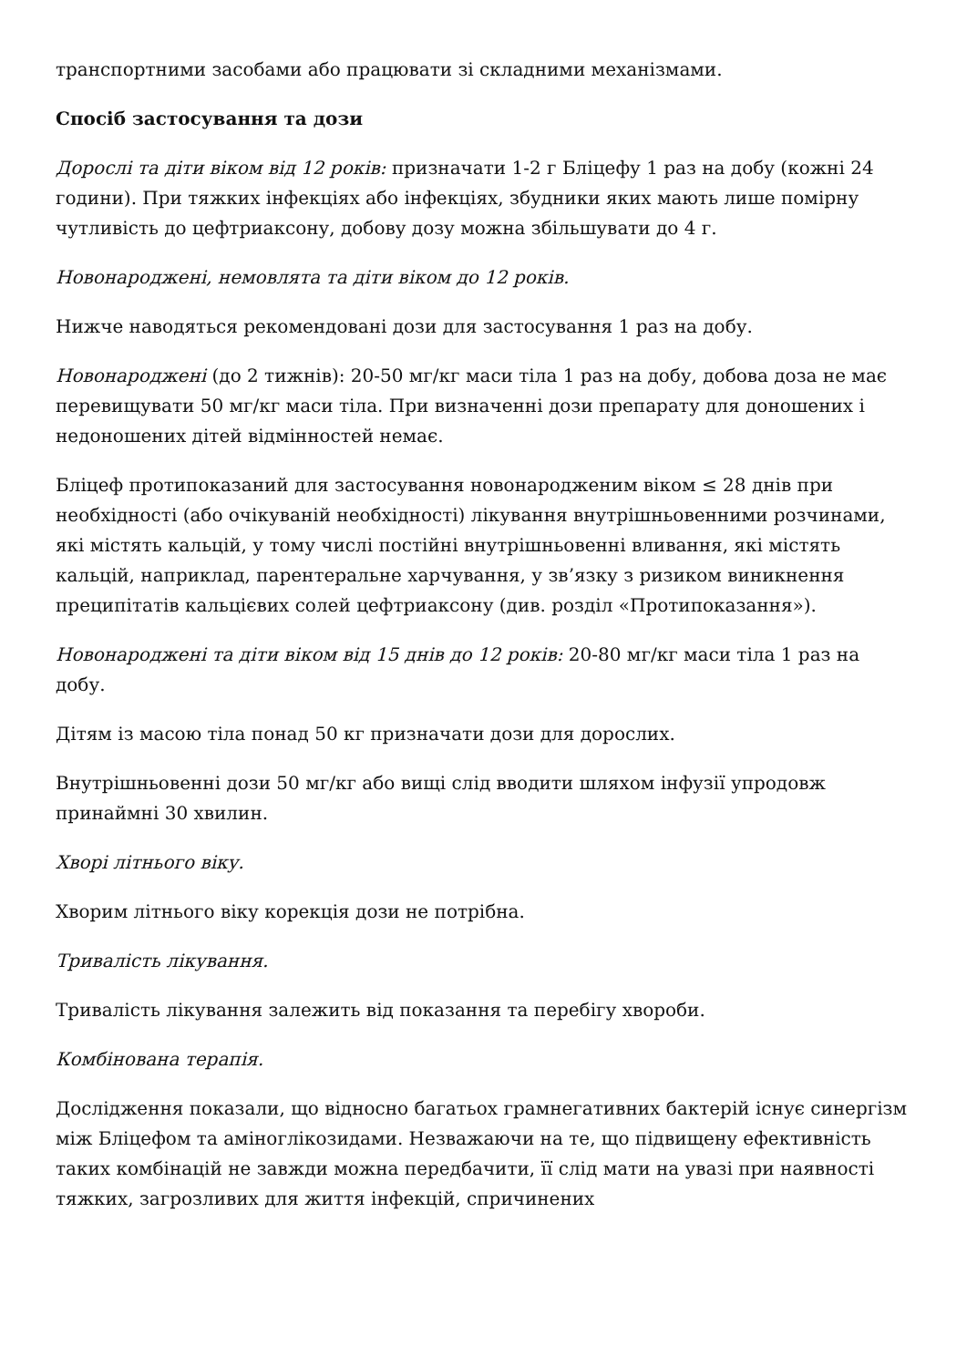транспортними засобами або працювати зі складними механізмами.
Спосіб застосування та дози
Дорослі та діти віком від 12 років: призначати 1-2 г Бліцефу 1 раз на добу (кожні 24 години). При тяжких інфекціях або інфекціях, збудники яких мають лише помірну чутливість до цефтриаксону, добову дозу можна збільшувати до 4 г.
Новонароджені, немовлята та діти віком до 12 років.
Нижче наводяться рекомендовані дози для застосування 1 раз на добу.
Новонароджені (до 2 тижнів): 20-50 мг/кг маси тіла 1 раз на добу, добова доза не має перевищувати 50 мг/кг маси тіла. При визначенні дози препарату для доношених і недоношених дітей відмінностей немає.
Бліцеф протипоказаний для застосування новонародженим віком ≤ 28 днів при необхідності (або очікуваній необхідності) лікування внутрішньовенними розчинами, які містять кальцій, у тому числі постійні внутрішньовенні вливання, які містять кальцій, наприклад, парентеральне харчування, у зв’язку з ризиком виникнення преципітатів кальцієвих солей цефтриаксону (див. розділ «Протипоказання»).
Новонароджені та діти віком від 15 днів до 12 років: 20-80 мг/кг маси тіла 1 раз на добу.
Дітям із масою тіла понад 50 кг призначати дози для дорослих.
Внутрішньовенні дози 50 мг/кг або вищі слід вводити шляхом інфузії упродовж принаймні 30 хвилин.
Хворі літнього віку.
Хворим літнього віку корекція дози не потрібна.
Тривалість лікування.
Тривалість лікування залежить від показання та перебігу хвороби.
Комбінована терапія.
Дослідження показали, що відносно багатьох грамнегативних бактерій існує синергізм між Бліцефом та аміноглікозидами. Незважаючи на те, що підвищену ефективність таких комбінацій не завжди можна передбачити, її слід мати на увазі при наявності тяжких, загрозливих для життя інфекцій, спричинених